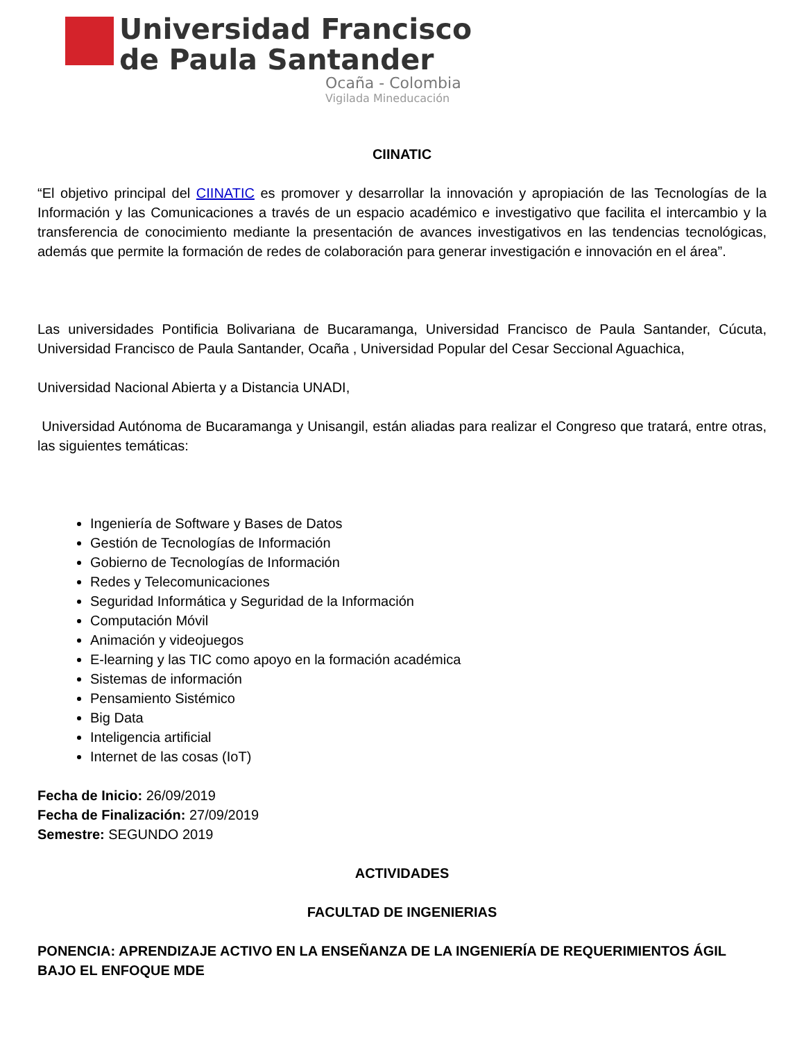Universidad Francisco
de Paula Santander
Ocaña - Colombia
Vigilada Mineducación
CIINATIC
“El objetivo principal del CIINATIC es promover y desarrollar la innovación y apropiación de las Tecnologías de la Información y las Comunicaciones a través de un espacio académico e investigativo que facilita el intercambio y la transferencia de conocimiento mediante la presentación de avances investigativos en las tendencias tecnológicas, además que permite la formación de redes de colaboración para generar investigación e innovación en el área”.
Las universidades Pontificia Bolivariana de Bucaramanga, Universidad Francisco de Paula Santander, Cúcuta, Universidad Francisco de Paula Santander, Ocaña , Universidad Popular del Cesar Seccional Aguachica,
Universidad Nacional Abierta y a Distancia UNADI,
Universidad Autónoma de Bucaramanga y Unisangil, están aliadas para realizar el Congreso que tratará, entre otras, las siguientes temáticas:
Ingeniería de Software y Bases de Datos
Gestión de Tecnologías de Información
Gobierno de Tecnologías de Información
Redes y Telecomunicaciones
Seguridad Informática y Seguridad de la Información
Computación Móvil
Animación y videojuegos
E-learning y las TIC como apoyo en la formación académica
Sistemas de información
Pensamiento Sistémico
Big Data
Inteligencia artificial
Internet de las cosas (IoT)
Fecha de Inicio: 26/09/2019
Fecha de Finalización: 27/09/2019
Semestre: SEGUNDO 2019
ACTIVIDADES
FACULTAD DE INGENIERIAS
PONENCIA: APRENDIZAJE ACTIVO EN LA ENSEÑANZA DE LA INGENIERÍA DE REQUERIMIENTOS ÁGIL BAJO EL ENFOQUE MDE